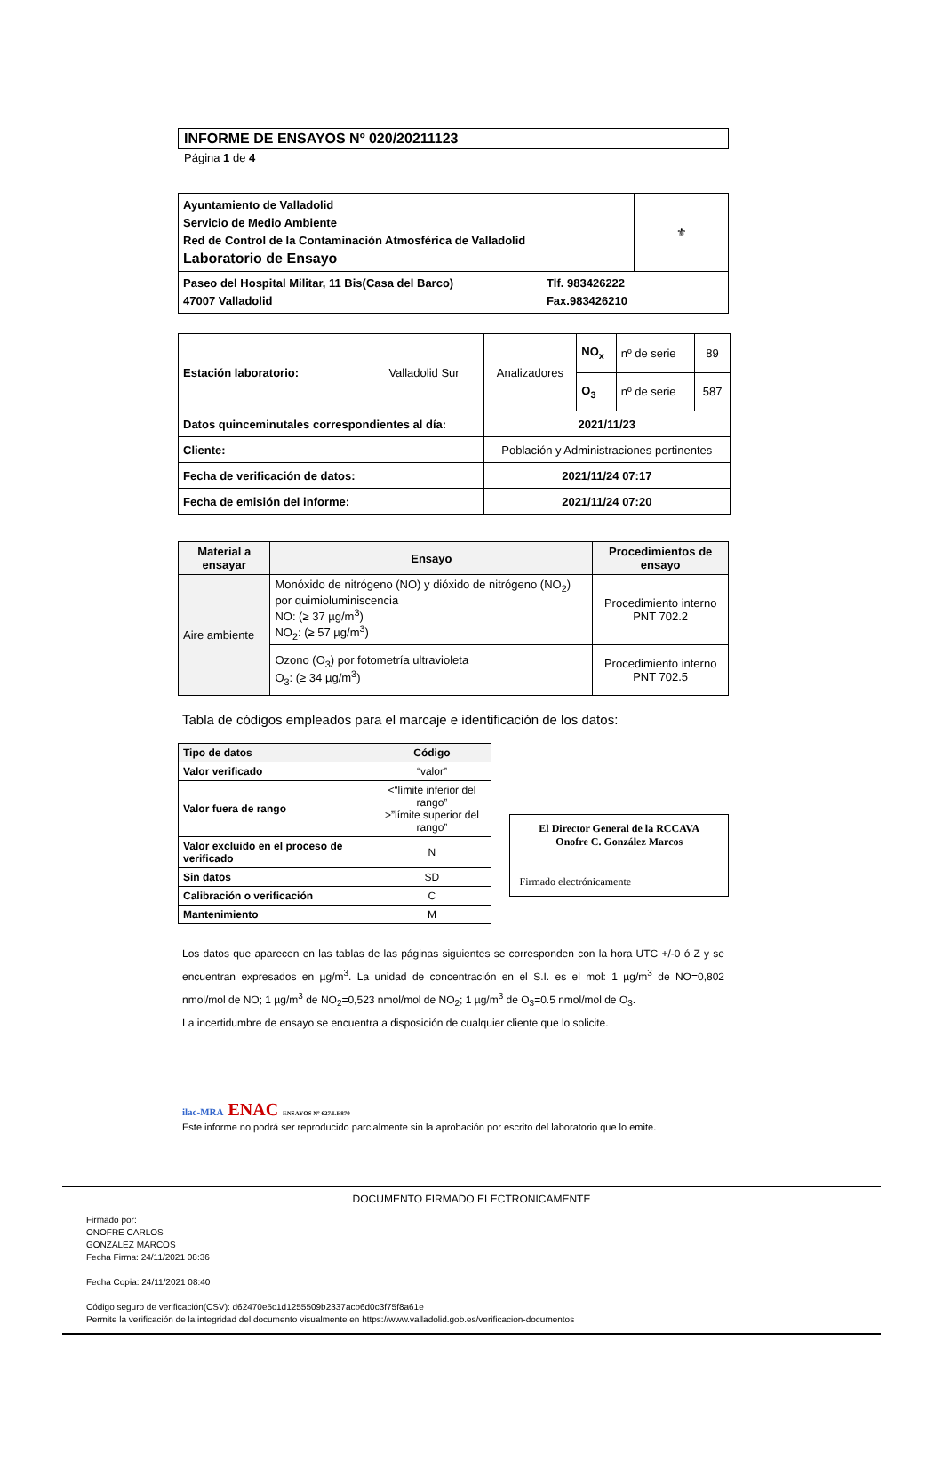INFORME DE ENSAYOS Nº 020/20211123
Página 1 de 4
| Ayuntamiento de Valladolid Servicio de Medio Ambiente Red de Control de la Contaminación Atmosférica de Valladolid Laboratorio de Ensayo | ⚜ |
| Paseo del Hospital Militar, 11 Bis(Casa del Barco) 47007 Valladolid Tlf. 983426222 Fax.983426210 | |
| Estación laboratorio: | Valladolid Sur | Analizadores | NO<sub>x</sub> | nº de serie | 89 |
| | | | O<sub>3</sub> | nº de serie | 587 |
| Datos quinceminutales correspondientes al día: | | 2021/11/23 | | | |
| Cliente: | | Población y Administraciones pertinentes | | | |
| Fecha de verificación de datos: | | 2021/11/24 07:17 | | | |
| Fecha de emisión del informe: | | 2021/11/24 07:20 | | | |
| Material a ensayar | Ensayo | Procedimientos de ensayo |
| --- | --- | --- |
| Aire ambiente | Monóxido de nitrógeno (NO) y dióxido de nitrógeno (NO<sub>2</sub>) por quimioluminiscencia NO: (≥ 37 µg/m<sup>3</sup>) NO<sub>2</sub>: (≥ 57 µg/m<sup>3</sup>) | Procedimiento interno PNT 702.2 |
| | Ozono (O<sub>3</sub>) por fotometría ultravioleta O<sub>3</sub>: (≥ 34 µg/m<sup>3</sup>) | Procedimiento interno PNT 702.5 |
Tabla de códigos empleados para el marcaje e identificación de los datos:
| Tipo de datos | Código |
| --- | --- |
| Valor verificado | “valor” |
| Valor fuera de rango | <“límite inferior del rango” >”límite superior del rango” |
| Valor excluido en el proceso de verificado | N |
| Sin datos | SD |
| Calibración o verificación | C |
| Mantenimiento | M |
El Director General de la RCCAVA
Onofre C. González Marcos
Firmado electrónicamente
Los datos que aparecen en las tablas de las páginas siguientes se corresponden con la hora UTC +/-0 ó Z y se encuentran expresados en µg/m<sup>3</sup>. La unidad de concentración en el S.I. es el mol: 1 µg/m<sup>3</sup> de NO=0,802 nmol/mol de NO; 1 µg/m<sup>3</sup> de NO<sub>2</sub>=0,523 nmol/mol de NO<sub>2</sub>; 1 µg/m<sup>3</sup> de O<sub>3</sub>=0.5 nmol/mol de O<sub>3</sub>.
La incertidumbre de ensayo se encuentra a disposición de cualquier cliente que lo solicite.
ilac-MRA ENAC ENSAYOS Nº 627/LE870
Este informe no podrá ser reproducido parcialmente sin la aprobación por escrito del laboratorio que lo emite.
DOCUMENTO FIRMADO ELECTRONICAMENTE
Firmado por:
ONOFRE CARLOS
GONZALEZ MARCOS
Fecha Firma: 24/11/2021 08:36
Fecha Copia: 24/11/2021 08:40
Código seguro de verificación(CSV): d62470e5c1d1255509b2337acb6d0c3f75f8a61e
Permite la verificación de la integridad del documento visualmente en https://www.valladolid.gob.es/verificacion-documentos